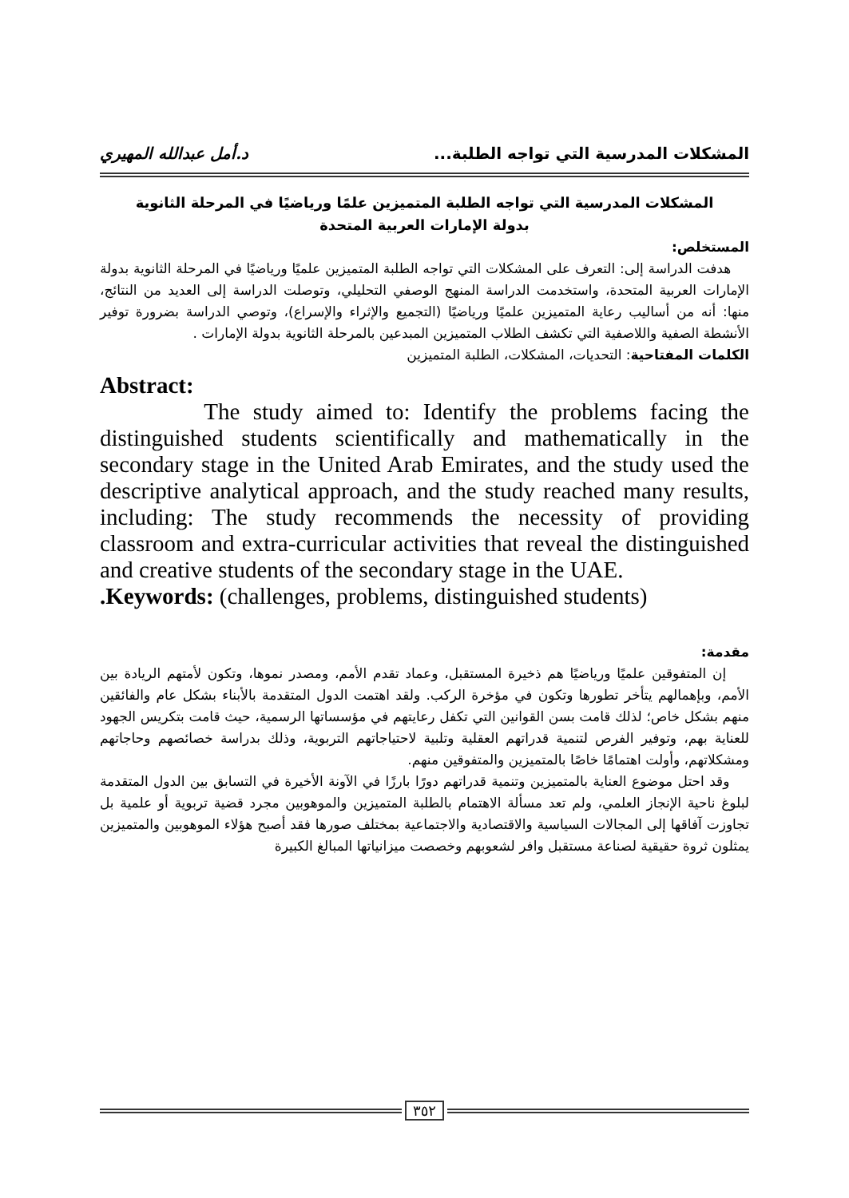المشكلات المدرسية التي تواجه الطلبة... د.أمل عبدالله المهيري
المشكلات المدرسية التي تواجه الطلبة المتميزين علمًا ورياضيًا في المرحلة الثانوية
بدولة الإمارات العربية المتحدة
المستخلص:
هدفت الدراسة إلى: التعرف على المشكلات التي تواجه الطلبة المتميزين علميًا ورياضيًا في المرحلة الثانوية بدولة الإمارات العربية المتحدة، واستخدمت الدراسة المنهج الوصفي التحليلي، وتوصلت الدراسة إلى العديد من النتائج، منها: أنه من أساليب رعاية المتميزين علميًا ورياضيًا (التجميع والإثراء والإسراع)، وتوصي الدراسة بضرورة توفير الأنشطة الصفية واللاصفية التي تكشف الطلاب المتميزين المبدعين بالمرحلة الثانوية بدولة الإمارات .
الكلمات المفتاحية: التحديات، المشكلات، الطلبة المتميزين
Abstract:
The study aimed to: Identify the problems facing the distinguished students scientifically and mathematically in the secondary stage in the United Arab Emirates, and the study used the descriptive analytical approach, and the study reached many results, including: The study recommends the necessity of providing classroom and extra-curricular activities that reveal the distinguished and creative students of the secondary stage in the UAE.
.Keywords: (challenges, problems, distinguished students)
مقدمة:
إن المتفوقين علميًا ورياضيًا هم ذخيرة المستقبل، وعماد تقدم الأمم، ومصدر نموها، وتكون لأمتهم الريادة بين الأمم، وبإهمالهم يتأخر تطورها وتكون في مؤخرة الركب. ولقد اهتمت الدول المتقدمة بالأبناء بشكل عام والفائقين منهم بشكل خاص؛ لذلك قامت بسن القوانين التي تكفل رعايتهم في مؤسساتها الرسمية، حيث قامت بتكريس الجهود للعناية بهم، وتوفير الفرص لتنمية قدراتهم العقلية وتلبية لاحتياجاتهم التربوية، وذلك بدراسة خصائصهم وحاجاتهم ومشكلاتهم، وأولت اهتمامًا خاصًا بالمتميزين والمتفوقين منهم.
وقد احتل موضوع العناية بالمتميزين وتنمية قدراتهم دورًا بارزًا في الآونة الأخيرة في التسابق بين الدول المتقدمة لبلوغ ناحية الإنجاز العلمي، ولم تعد مسألة الاهتمام بالطلبة المتميزين والموهوبين مجرد قضية تربوية أو علمية بل تجاوزت آفاقها إلى المجالات السياسية والاقتصادية والاجتماعية بمختلف صورها فقد أصبح هؤلاء الموهوبين والمتميزين يمثلون ثروة حقيقية لصناعة مستقبل وافر لشعوبهم وخصصت ميزانياتها المبالغ الكبيرة
٣٥٢